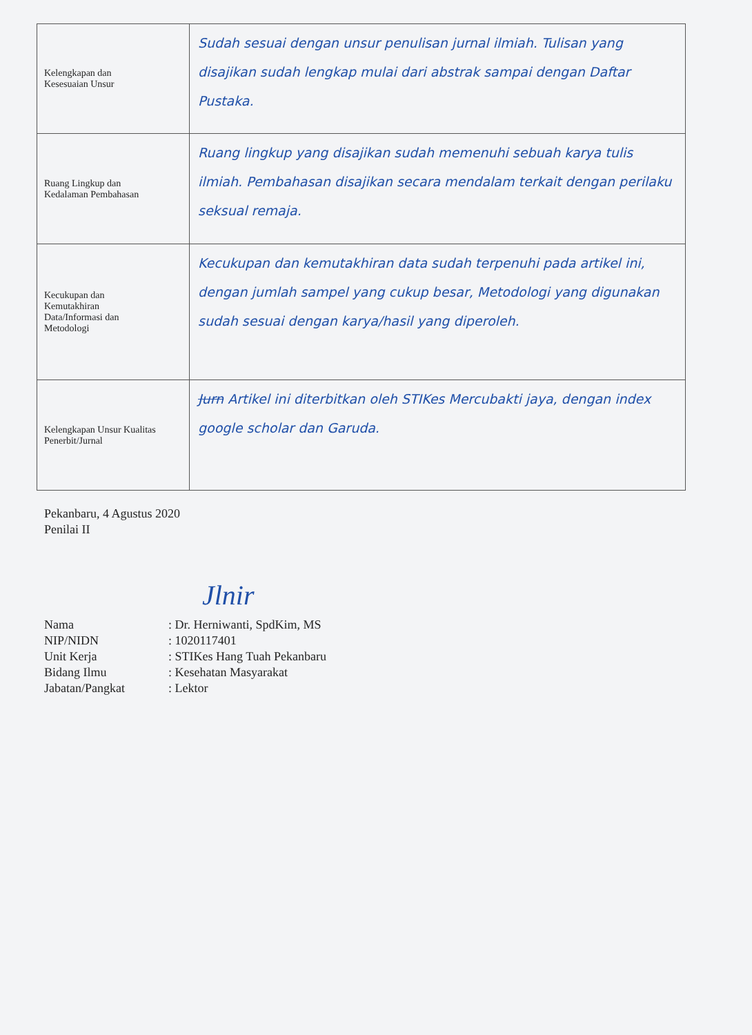| Kelengkapan dan Kesesuaian Unsur | Sudah sesuai dengan unsur penulisan jurnal ilmiah. Tulisan yang disajikan sudah lengkap mulai dari abstrak sampai dengan Daftar Pustaka. |
| Ruang Lingkup dan Kedalaman Pembahasan | Ruang lingkup yang disajikan sudah memenuhi sebuah karya tulis ilmiah. Pembahasan disajikan secara mendalam terkait dengan perilaku seksual remaja. |
| Kecukupan dan Kemutakhiran Data/Informasi dan Metodologi | Kecukupan dan kemutakhiran data sudah terpenuhi pada artikel ini, dengan jumlah sampel yang cukup besar, Metodologi yang digunakan sudah sesuai dengan karya/hasil yang diperoleh. |
| Kelengkapan Unsur Kualitas Penerbit/Jurnal | Jurn Artikel ini diterbitkan oleh STIKes Mercubakti jaya, dengan index google scholar dan Garuda. |
Pekanbaru, 4 Agustus 2020
Penilai II
Jlnir
| Nama | : Dr. Herniwanti, SpdKim, MS |
| NIP/NIDN | : 1020117401 |
| Unit Kerja | : STIKes Hang Tuah Pekanbaru |
| Bidang Ilmu | : Kesehatan Masyarakat |
| Jabatan/Pangkat | : Lektor |